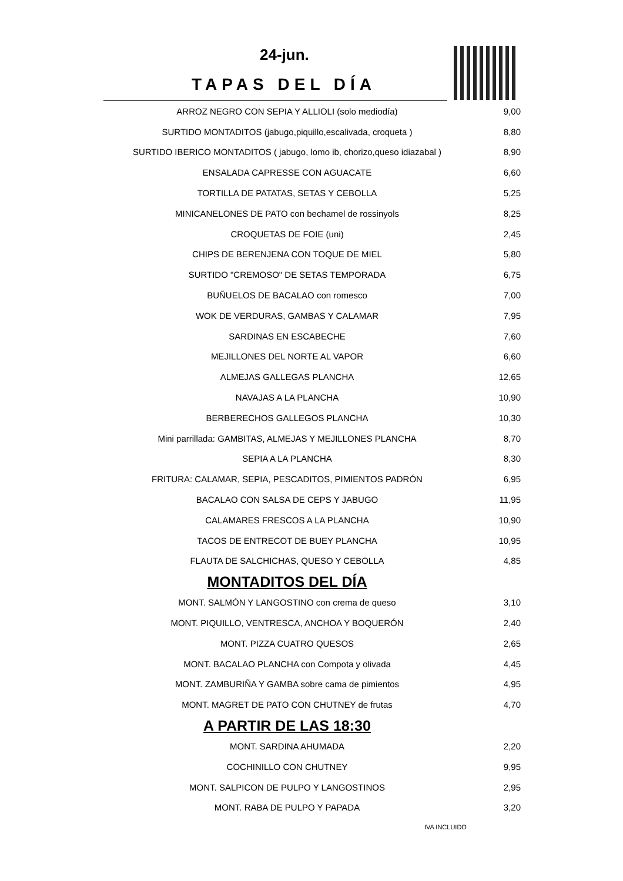24-jun.
TAPAS DEL DÍA
| ARROZ NEGRO CON SEPIA Y ALLIOLI (solo mediodía) | 9,00 |
| SURTIDO MONTADITOS (jabugo,piquillo,escalivada, croqueta ) | 8,80 |
| SURTIDO IBERICO MONTADITOS ( jabugo, lomo ib, chorizo,queso idiazabal ) | 8,90 |
| ENSALADA CAPRESSE CON AGUACATE | 6,60 |
| TORTILLA DE PATATAS, SETAS Y CEBOLLA | 5,25 |
| MINICANELONES DE PATO con bechamel de rossinyols | 8,25 |
| CROQUETAS DE FOIE (uni) | 2,45 |
| CHIPS DE BERENJENA CON TOQUE DE MIEL | 5,80 |
| SURTIDO "CREMOSO" DE SETAS TEMPORADA | 6,75 |
| BUÑUELOS DE BACALAO con romesco | 7,00 |
| WOK DE VERDURAS, GAMBAS Y CALAMAR | 7,95 |
| SARDINAS EN ESCABECHE | 7,60 |
| MEJILLONES DEL NORTE AL VAPOR | 6,60 |
| ALMEJAS GALLEGAS PLANCHA | 12,65 |
| NAVAJAS A LA PLANCHA | 10,90 |
| BERBERECHOS GALLEGOS PLANCHA | 10,30 |
| Mini parrillada: GAMBITAS, ALMEJAS Y MEJILLONES PLANCHA | 8,70 |
| SEPIA A LA PLANCHA | 8,30 |
| FRITURA: CALAMAR, SEPIA, PESCADITOS, PIMIENTOS PADRÓN | 6,95 |
| BACALAO CON SALSA DE CEPS Y JABUGO | 11,95 |
| CALAMARES FRESCOS A LA PLANCHA | 10,90 |
| TACOS DE ENTRECOT DE BUEY PLANCHA | 10,95 |
| FLAUTA DE SALCHICHAS, QUESO Y CEBOLLA | 4,85 |
MONTADITOS DEL DÍA
| MONT. SALMÓN Y LANGOSTINO con crema de queso | 3,10 |
| MONT. PIQUILLO, VENTRESCA, ANCHOA Y BOQUERÓN | 2,40 |
| MONT. PIZZA CUATRO QUESOS | 2,65 |
| MONT. BACALAO PLANCHA con Compota y olivada | 4,45 |
| MONT. ZAMBURIÑA Y GAMBA sobre cama de pimientos | 4,95 |
| MONT. MAGRET DE PATO CON CHUTNEY de frutas | 4,70 |
A PARTIR DE LAS 18:30
| MONT. SARDINA AHUMADA | 2,20 |
| COCHINILLO CON CHUTNEY | 9,95 |
| MONT. SALPICON DE PULPO Y LANGOSTINOS | 2,95 |
| MONT. RABA DE PULPO Y PAPADA | 3,20 |
IVA INCLUIDO